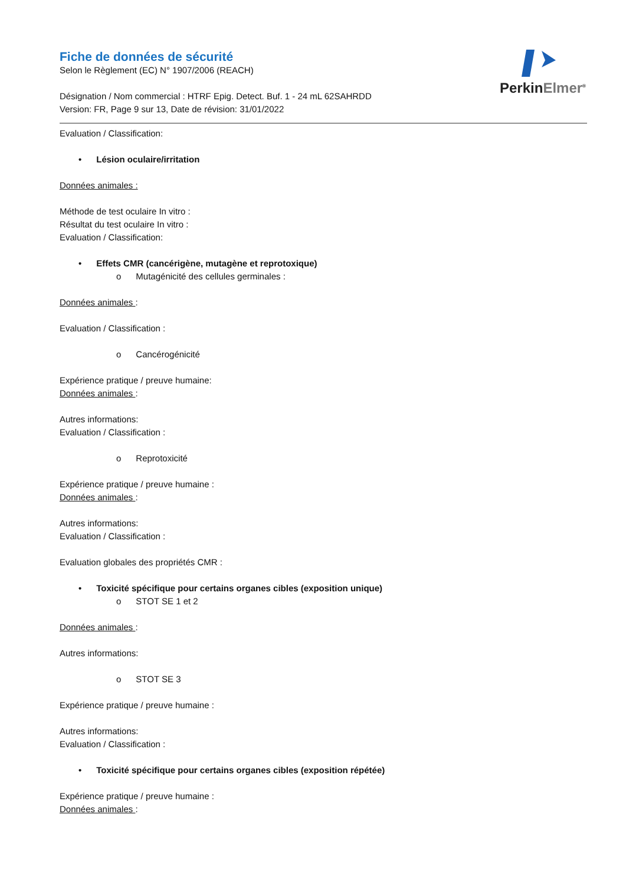PerkinElmer<sup>®</sup>
Fiche de données de sécurité
Selon le Règlement (EC) N° 1907/2006 (REACH)
Désignation / Nom commercial : HTRF Epig. Detect. Buf. 1 - 24 mL 62SAHRDD
Version: FR, Page 9 sur 13, Date de révision: 31/01/2022
Evaluation / Classification:
• Lésion oculaire/irritation
Données animales :
Méthode de test oculaire In vitro :
Résultat du test oculaire In vitro :
Evaluation / Classification:
• Effets CMR (cancérigène, mutagène et reprotoxique)
o Mutagénicité des cellules germinales :
Données animales :
Evaluation / Classification :
o Cancérogénicité
Expérience pratique / preuve humaine:
Données animales :
Autres informations:
Evaluation / Classification :
o Reprotoxicité
Expérience pratique / preuve humaine :
Données animales :
Autres informations:
Evaluation / Classification :
Evaluation globales des propriétés CMR :
• Toxicité spécifique pour certains organes cibles (exposition unique)
o STOT SE 1 et 2
Données animales :
Autres informations:
o STOT SE 3
Expérience pratique / preuve humaine :
Autres informations:
Evaluation / Classification :
• Toxicité spécifique pour certains organes cibles (exposition répétée)
Expérience pratique / preuve humaine :
Données animales :